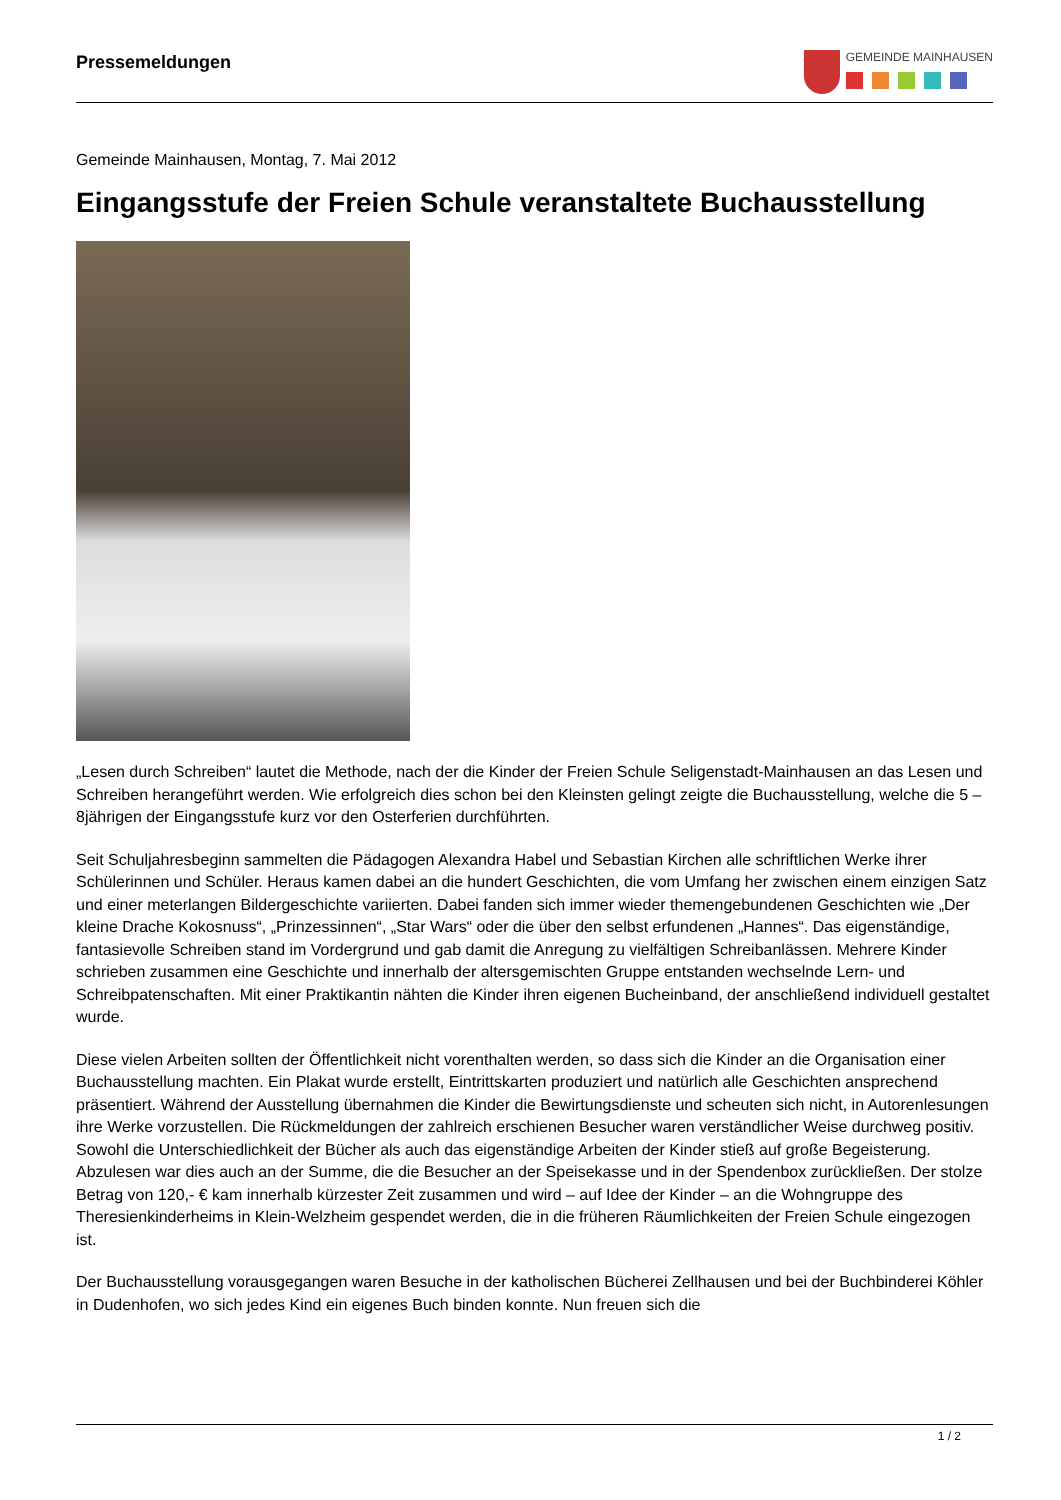Pressemeldungen
GEMEINDE MAINHAUSEN
Gemeinde Mainhausen, Montag, 7. Mai 2012
Eingangsstufe der Freien Schule veranstaltete Buchausstellung
„Lesen durch Schreiben“ lautet die Methode, nach der die Kinder der Freien Schule Seligenstadt-Mainhausen an das Lesen und Schreiben herangeführt werden. Wie erfolgreich dies schon bei den Kleinsten gelingt zeigte die Buchausstellung, welche die 5 – 8jährigen der Eingangsstufe kurz vor den Osterferien durchführten.
Seit Schuljahresbeginn sammelten die Pädagogen Alexandra Habel und Sebastian Kirchen alle schriftlichen Werke ihrer Schülerinnen und Schüler. Heraus kamen dabei an die hundert Geschichten, die vom Umfang her zwischen einem einzigen Satz und einer meterlangen Bildergeschichte variierten. Dabei fanden sich immer wieder themengebundenen Geschichten wie „Der kleine Drache Kokosnuss“, „Prinzessinnen“, „Star Wars“ oder die über den selbst erfundenen „Hannes“. Das eigenständige, fantasievolle Schreiben stand im Vordergrund und gab damit die Anregung zu vielfältigen Schreibanlässen. Mehrere Kinder schrieben zusammen eine Geschichte und innerhalb der altersgemischten Gruppe entstanden wechselnde Lern- und Schreibpatenschaften. Mit einer Praktikantin nähten die Kinder ihren eigenen Bucheinband, der anschließend individuell gestaltet wurde.
Diese vielen Arbeiten sollten der Öffentlichkeit nicht vorenthalten werden, so dass sich die Kinder an die Organisation einer Buchausstellung machten. Ein Plakat wurde erstellt, Eintrittskarten produziert und natürlich alle Geschichten ansprechend präsentiert. Während der Ausstellung übernahmen die Kinder die Bewirtungsdienste und scheuten sich nicht, in Autorenlesungen ihre Werke vorzustellen. Die Rückmeldungen der zahlreich erschienen Besucher waren verständlicher Weise durchweg positiv. Sowohl die Unterschiedlichkeit der Bücher als auch das eigenständige Arbeiten der Kinder stieß auf große Begeisterung. Abzulesen war dies auch an der Summe, die die Besucher an der Speisekasse und in der Spendenbox zurückließen. Der stolze Betrag von 120,- € kam innerhalb kürzester Zeit zusammen und wird – auf Idee der Kinder – an die Wohngruppe des Theresienkinderheims in Klein-Welzheim gespendet werden, die in die früheren Räumlichkeiten der Freien Schule eingezogen ist.
Der Buchausstellung vorausgegangen waren Besuche in der katholischen Bücherei Zellhausen und bei der Buchbinderei Köhler in Dudenhofen, wo sich jedes Kind ein eigenes Buch binden konnte. Nun freuen sich die
1 / 2